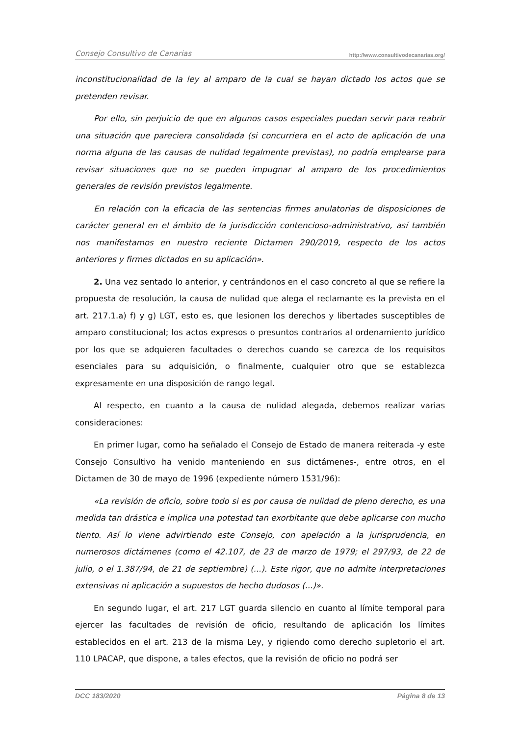Consejo Consultivo de Canarias http://www.consultivodecanarias.org/
inconstitucionalidad de la ley al amparo de la cual se hayan dictado los actos que se pretenden revisar.
Por ello, sin perjuicio de que en algunos casos especiales puedan servir para reabrir una situación que pareciera consolidada (si concurriera en el acto de aplicación de una norma alguna de las causas de nulidad legalmente previstas), no podría emplearse para revisar situaciones que no se pueden impugnar al amparo de los procedimientos generales de revisión previstos legalmente.
En relación con la eficacia de las sentencias firmes anulatorias de disposiciones de carácter general en el ámbito de la jurisdicción contencioso-administrativo, así también nos manifestamos en nuestro reciente Dictamen 290/2019, respecto de los actos anteriores y firmes dictados en su aplicación».
2. Una vez sentado lo anterior, y centrándonos en el caso concreto al que se refiere la propuesta de resolución, la causa de nulidad que alega el reclamante es la prevista en el art. 217.1.a) f) y g) LGT, esto es, que lesionen los derechos y libertades susceptibles de amparo constitucional; los actos expresos o presuntos contrarios al ordenamiento jurídico por los que se adquieren facultades o derechos cuando se carezca de los requisitos esenciales para su adquisición, o finalmente, cualquier otro que se establezca expresamente en una disposición de rango legal.
Al respecto, en cuanto a la causa de nulidad alegada, debemos realizar varias consideraciones:
En primer lugar, como ha señalado el Consejo de Estado de manera reiterada -y este Consejo Consultivo ha venido manteniendo en sus dictámenes-, entre otros, en el Dictamen de 30 de mayo de 1996 (expediente número 1531/96):
«La revisión de oficio, sobre todo si es por causa de nulidad de pleno derecho, es una medida tan drástica e implica una potestad tan exorbitante que debe aplicarse con mucho tiento. Así lo viene advirtiendo este Consejo, con apelación a la jurisprudencia, en numerosos dictámenes (como el 42.107, de 23 de marzo de 1979; el 297/93, de 22 de julio, o el 1.387/94, de 21 de septiembre) (...). Este rigor, que no admite interpretaciones extensivas ni aplicación a supuestos de hecho dudosos (...)».
En segundo lugar, el art. 217 LGT guarda silencio en cuanto al límite temporal para ejercer las facultades de revisión de oficio, resultando de aplicación los límites establecidos en el art. 213 de la misma Ley, y rigiendo como derecho supletorio el art. 110 LPACAP, que dispone, a tales efectos, que la revisión de oficio no podrá ser
DCC 183/2020 Página 8 de 13